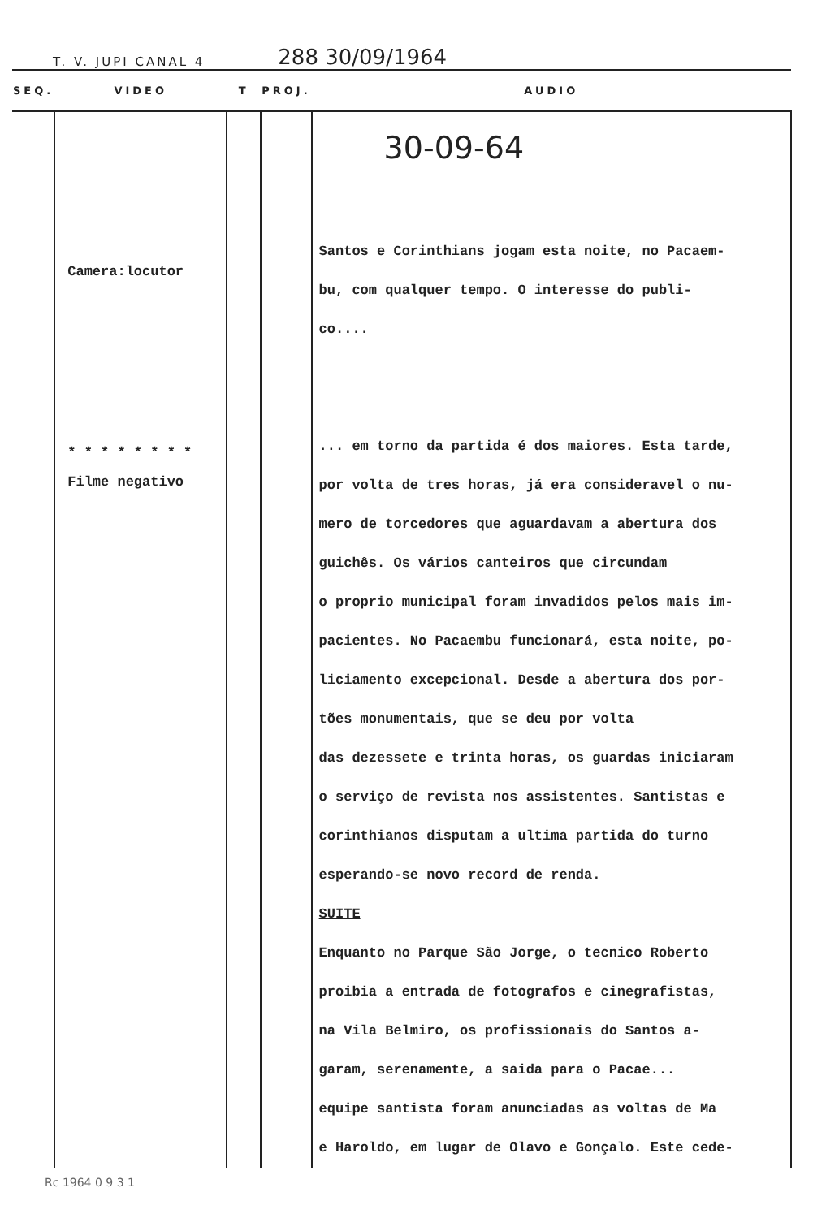T. V. JUPI CANAL 4 288 30/09/1964
| SEQ. | VIDEO | T | PROJ. | AUDIO |
| --- | --- | --- | --- | --- |
| | Camera:locutor * * * * * * * * Filme negativo | | | 30-09-64 Santos e Corinthians jogam esta noite, no Pacaem- bu, com qualquer tempo. O interesse do publi- co.... ... em torno da partida é dos maiores. Esta tarde, por volta de tres horas, já era consideravel o nu- mero de torcedores que aguardavam a abertura dos guichês. Os vários canteiros que circundam o proprio municipal foram invadidos pelos mais im- pacientes. No Pacaembu funcionará, esta noite, po- liciamento excepcional. Desde a abertura dos por- tões monumentais, que se deu por volta das dezessete e trinta horas, os guardas iniciaram o serviço de revista nos assistentes. Santistas e corinthianos disputam a ultima partida do turno esperando-se novo record de renda. SUITE Enquanto no Parque São Jorge, o tecnico Roberto proibia a entrada de fotografos e cinegrafistas, na Vila Belmiro, os profissionais do Santos a- garam, serenamente, a saida para o Pacae... equipe santista foram anunciadas as voltas de Ma e Haroldo, em lugar de Olavo e Gonçalo. Este cede- |
Rc 1964 0 9 3 1